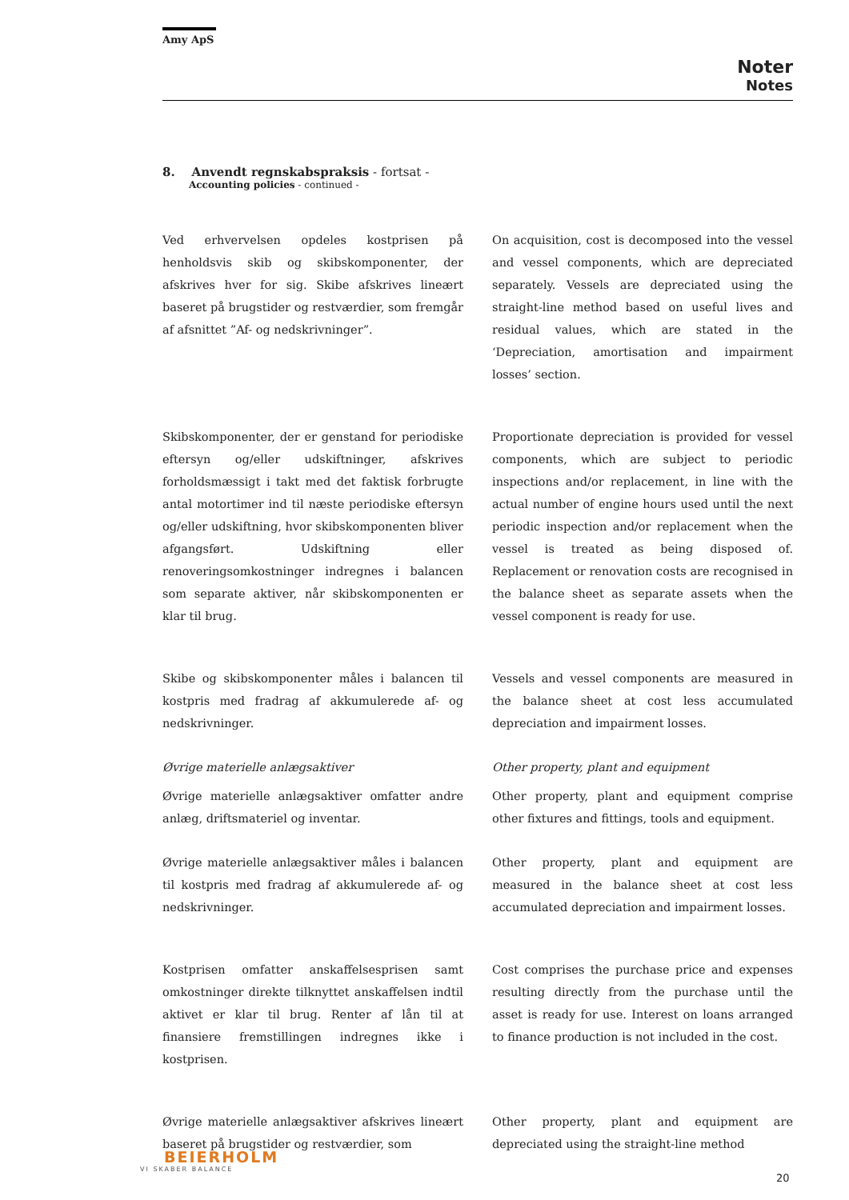Amy ApS
Noter
Notes
8. Anvendt regnskabspraksis - fortsat -
Accounting policies - continued -
Ved erhvervelsen opdeles kostprisen på henholdsvis skib og skibskomponenter, der afskrives hver for sig. Skibe afskrives lineært baseret på brugstider og restværdier, som fremgår af afsnittet ”Af- og nedskrivninger”.
On acquisition, cost is decomposed into the vessel and vessel components, which are depreciated separately. Vessels are depreciated using the straight-line method based on useful lives and residual values, which are stated in the ‘Depreciation, amortisation and impairment losses’ section.
Skibskomponenter, der er genstand for periodiske eftersyn og/eller udskiftninger, afskrives forholdsmæssigt i takt med det faktisk forbrugte antal motortimer ind til næste periodiske eftersyn og/eller udskiftning, hvor skibskomponenten bliver afgangsført. Udskiftning eller renoveringsomkostninger indregnes i balancen som separate aktiver, når skibskomponenten er klar til brug.
Proportionate depreciation is provided for vessel components, which are subject to periodic inspections and/or replacement, in line with the actual number of engine hours used until the next periodic inspection and/or replacement when the vessel is treated as being disposed of. Replacement or renovation costs are recognised in the balance sheet as separate assets when the vessel component is ready for use.
Skibe og skibskomponenter måles i balancen til kostpris med fradrag af akkumulerede af- og nedskrivninger.
Vessels and vessel components are measured in the balance sheet at cost less accumulated depreciation and impairment losses.
Øvrige materielle anlægsaktiver Other property, plant and equipment
Øvrige materielle anlægsaktiver omfatter andre anlæg, driftsmateriel og inventar.
Other property, plant and equipment comprise other fixtures and fittings, tools and equipment.
Øvrige materielle anlægsaktiver måles i balancen til kostpris med fradrag af akkumulerede af- og nedskrivninger.
Other property, plant and equipment are measured in the balance sheet at cost less accumulated depreciation and impairment losses.
Kostprisen omfatter anskaffelsesprisen samt omkostninger direkte tilknyttet anskaffelsen indtil aktivet er klar til brug. Renter af lån til at finansiere fremstillingen indregnes ikke i kostprisen.
Cost comprises the purchase price and expenses resulting directly from the purchase until the asset is ready for use. Interest on loans arranged to finance production is not included in the cost.
Øvrige materielle anlægsaktiver afskrives lineært baseret på brugstider og restværdier, som
Other property, plant and equipment are depreciated using the straight-line method
BEIERHOLM
VI SKABER BALANCE
20